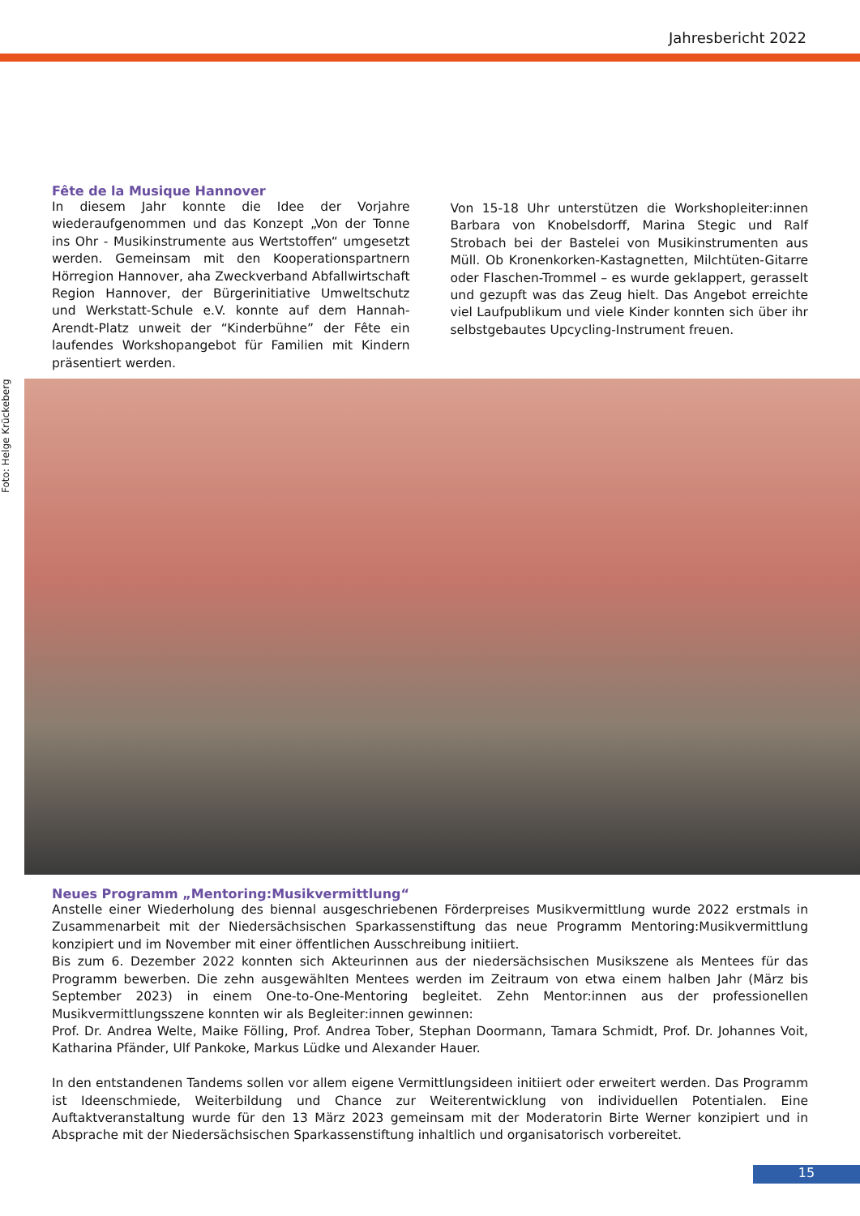Jahresbericht 2022
Fête de la Musique Hannover
In diesem Jahr konnte die Idee der Vorjahre wiederaufgenommen und das Konzept „Von der Tonne ins Ohr - Musikinstrumente aus Wertstoffen“ umgesetzt werden. Gemeinsam mit den Kooperationspartnern Hörregion Hannover, aha Zweckverband Abfallwirtschaft Region Hannover, der Bürgerinitiative Umweltschutz und Werkstatt-Schule e.V. konnte auf dem Hannah-Arendt-Platz unweit der “Kinderbühne” der Fête ein laufendes Workshopangebot für Familien mit Kindern präsentiert werden.
Von 15-18 Uhr unterstützen die Workshopleiter:innen Barbara von Knobelsdorff, Marina Stegic und Ralf Strobach bei der Bastelei von Musikinstrumenten aus Müll. Ob Kronenkorken-Kastagnetten, Milchtüten-Gitarre oder Flaschen-Trommel – es wurde geklappert, gerasselt und gezupft was das Zeug hielt. Das Angebot erreichte viel Laufpublikum und viele Kinder konnten sich über ihr selbstgebautes Upcycling-Instrument freuen.
Foto: Helge Krückeberg
Neues Programm „Mentoring:Musikvermittlung“
Anstelle einer Wiederholung des biennal ausgeschriebenen Förderpreises Musikvermittlung wurde 2022 erstmals in Zusammenarbeit mit der Niedersächsischen Sparkassenstiftung das neue Programm Mentoring:Musikvermittlung konzipiert und im November mit einer öffentlichen Ausschreibung initiiert.
Bis zum 6. Dezember 2022 konnten sich Akteurinnen aus der niedersächsischen Musikszene als Mentees für das Programm bewerben. Die zehn ausgewählten Mentees werden im Zeitraum von etwa einem halben Jahr (März bis September 2023) in einem One-to-One-Mentoring begleitet. Zehn Mentor:innen aus der professionellen Musikvermittlungsszene konnten wir als Begleiter:innen gewinnen:
Prof. Dr. Andrea Welte, Maike Fölling, Prof. Andrea Tober, Stephan Doormann, Tamara Schmidt, Prof. Dr. Johannes Voit, Katharina Pfänder, Ulf Pankoke, Markus Lüdke und Alexander Hauer.
In den entstandenen Tandems sollen vor allem eigene Vermittlungsideen initiiert oder erweitert werden. Das Programm ist Ideenschmiede, Weiterbildung und Chance zur Weiterentwicklung von individuellen Potentialen. Eine Auftaktveranstaltung wurde für den 13 März 2023 gemeinsam mit der Moderatorin Birte Werner konzipiert und in Absprache mit der Niedersächsischen Sparkassenstiftung inhaltlich und organisatorisch vorbereitet.
15